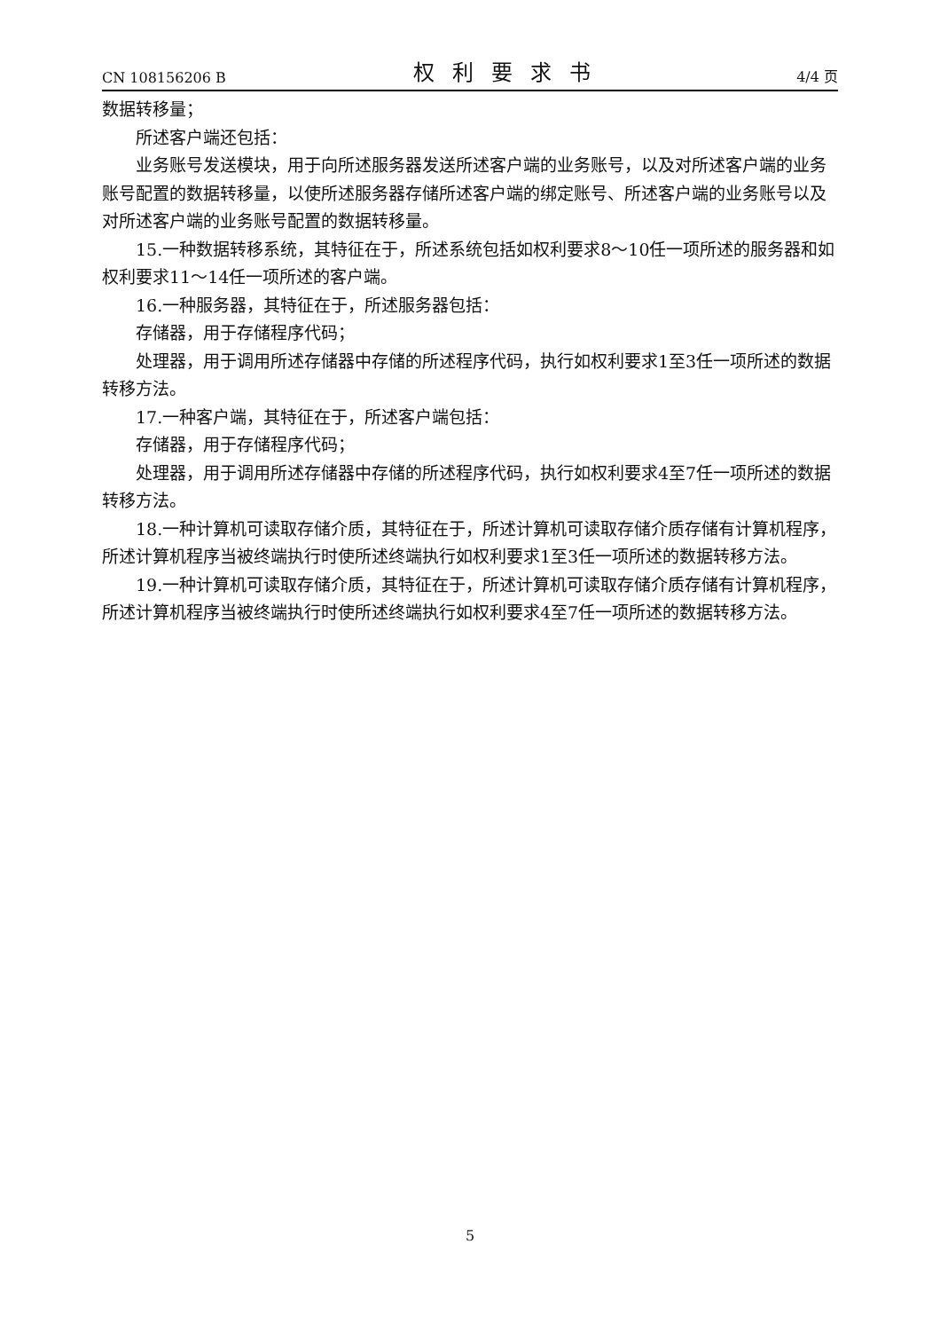CN 108156206 B 权利要求书 4/4 页
数据转移量；
所述客户端还包括：
业务账号发送模块，用于向所述服务器发送所述客户端的业务账号，以及对所述客户端的业务账号配置的数据转移量，以使所述服务器存储所述客户端的绑定账号、所述客户端的业务账号以及对所述客户端的业务账号配置的数据转移量。
15.一种数据转移系统，其特征在于，所述系统包括如权利要求8～10任一项所述的服务器和如权利要求11～14任一项所述的客户端。
16.一种服务器，其特征在于，所述服务器包括：
存储器，用于存储程序代码；
处理器，用于调用所述存储器中存储的所述程序代码，执行如权利要求1至3任一项所述的数据转移方法。
17.一种客户端，其特征在于，所述客户端包括：
存储器，用于存储程序代码；
处理器，用于调用所述存储器中存储的所述程序代码，执行如权利要求4至7任一项所述的数据转移方法。
18.一种计算机可读取存储介质，其特征在于，所述计算机可读取存储介质存储有计算机程序，所述计算机程序当被终端执行时使所述终端执行如权利要求1至3任一项所述的数据转移方法。
19.一种计算机可读取存储介质，其特征在于，所述计算机可读取存储介质存储有计算机程序，所述计算机程序当被终端执行时使所述终端执行如权利要求4至7任一项所述的数据转移方法。
5